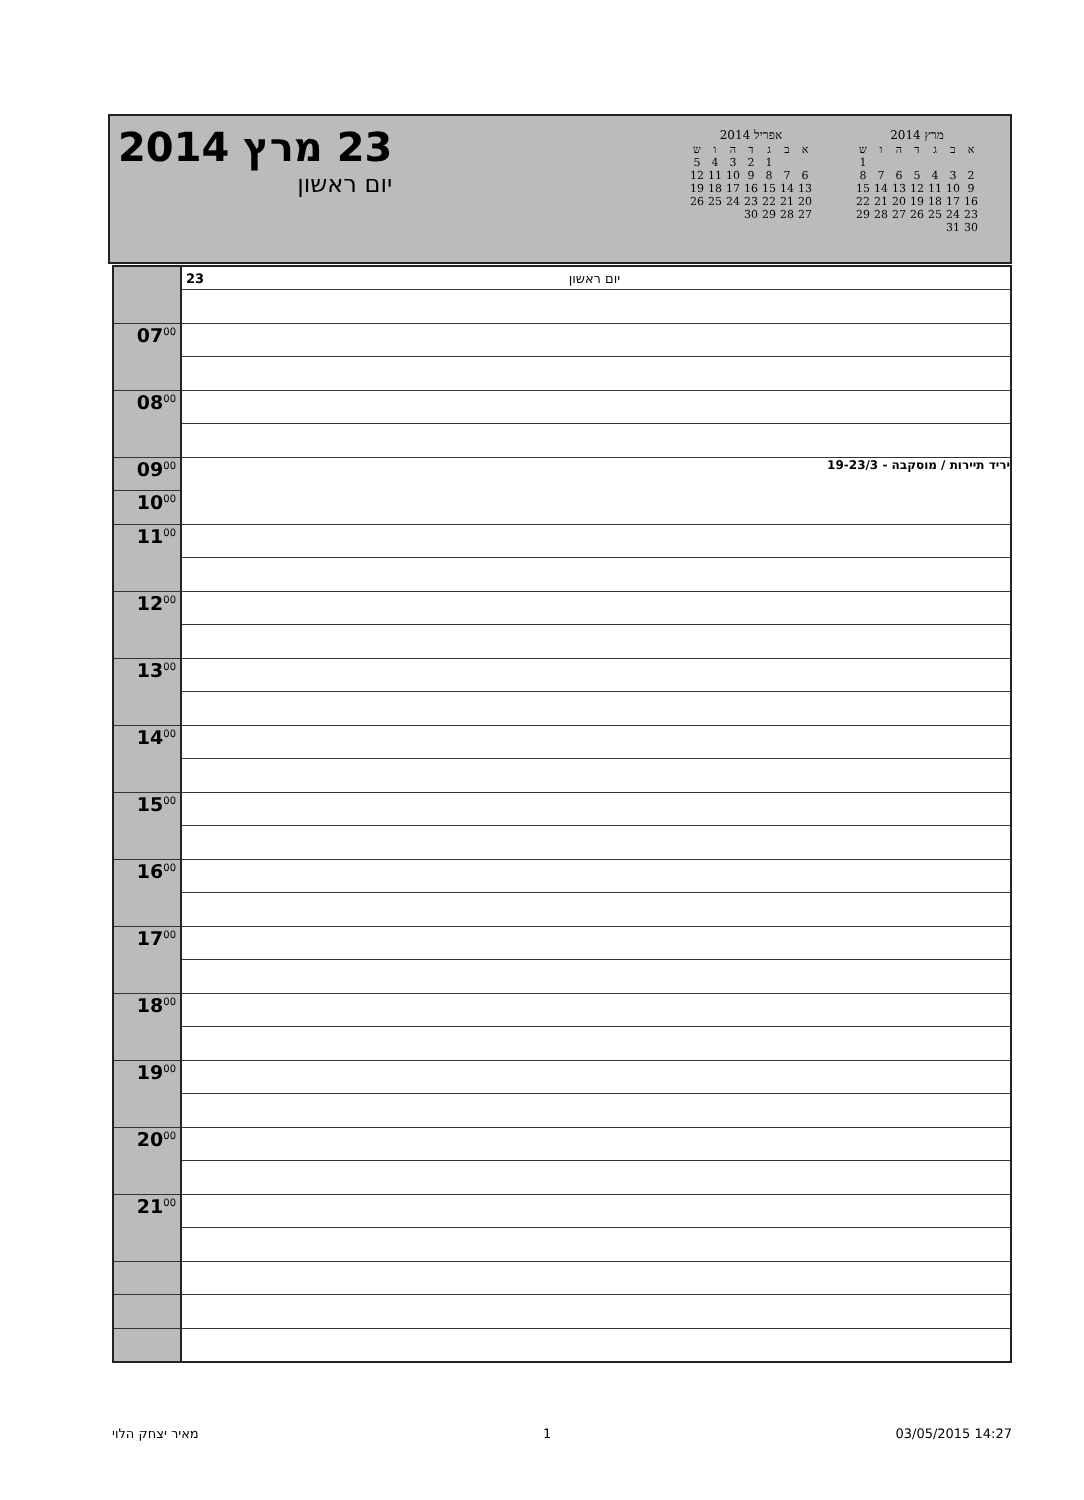23 מרץ 2014
יום ראשון
אפריל 2014
| א | ב | ג | ד | ה | ו | ש |
| --- | --- | --- | --- | --- | --- | --- |
| | | 1 | 2 | 3 | 4 | 5 |
| 6 | 7 | 8 | 9 | 10 | 11 | 12 |
| 13 | 14 | 15 | 16 | 17 | 18 | 19 |
| 20 | 21 | 22 | 23 | 24 | 25 | 26 |
| 27 | 28 | 29 | 30 | | | |
מרץ 2014
| א | ב | ג | ד | ה | ו | ש |
| --- | --- | --- | --- | --- | --- | --- |
| | | | | | | 1 |
| 2 | 3 | 4 | 5 | 6 | 7 | 8 |
| 9 | 10 | 11 | 12 | 13 | 14 | 15 |
| 16 | 17 | 18 | 19 | 20 | 21 | 22 |
| 23 | 24 | 25 | 26 | 27 | 28 | 29 |
| 30 | 31 | | | | | |
| | 23 יום ראשון |
| 07<sup>00</sup> | |
| 08<sup>00</sup> | |
| 09<sup>00</sup> | יריד תיירות / מוסקבה - 19-23/3 |
| 10<sup>00</sup> | |
| 11<sup>00</sup> | |
| 12<sup>00</sup> | |
| 13<sup>00</sup> | |
| 14<sup>00</sup> | |
| 15<sup>00</sup> | |
| 16<sup>00</sup> | |
| 17<sup>00</sup> | |
| 18<sup>00</sup> | |
| 19<sup>00</sup> | |
| 20<sup>00</sup> | |
| 21<sup>00</sup> | |
מאיר יצחק הלוי 1 03/05/2015 14:27